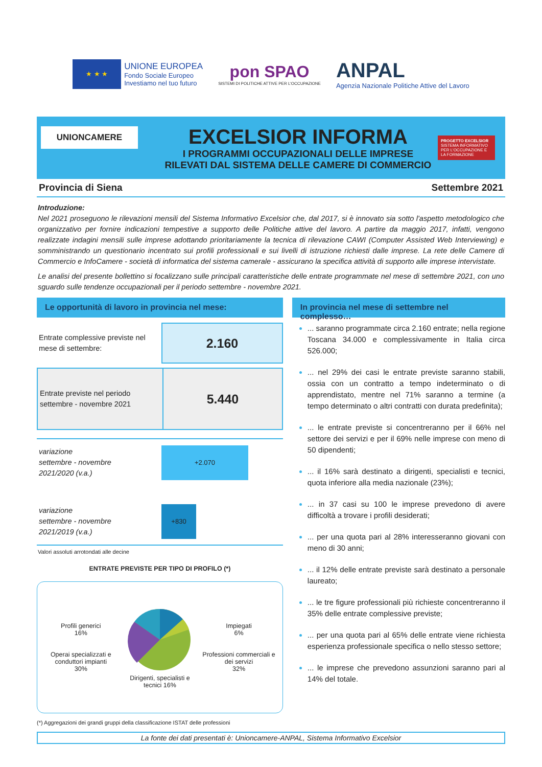★ ★ ★
UNIONE EUROPEA
Fondo Sociale Europeo
Investiamo nel tuo futuro
pon SPAO
SISTEMI DI POLITICHE ATTIVE PER L'OCCUPAZIONE
ANPAL
Agenzia Nazionale Politiche Attive del Lavoro
UNIONCAMERE
EXCELSIOR INFORMA
I PROGRAMMI OCCUPAZIONALI DELLE IMPRESE
RILEVATI DAL SISTEMA DELLE CAMERE DI COMMERCIO
PROGETTO EXCELSIOR
SISTEMA INFORMATIVO PER L'OCCUPAZIONE E LA FORMAZIONE
Provincia di Siena Settembre 2021
Introduzione:
Nel 2021 proseguono le rilevazioni mensili del Sistema Informativo Excelsior che, dal 2017, si è innovato sia sotto l'aspetto metodologico che organizzativo per fornire indicazioni tempestive a supporto delle Politiche attive del lavoro. A partire da maggio 2017, infatti, vengono realizzate indagini mensili sulle imprese adottando prioritariamente la tecnica di rilevazione CAWI (Computer Assisted Web Interviewing) e somministrando un questionario incentrato sui profili professionali e sui livelli di istruzione richiesti dalle imprese. La rete delle Camere di Commercio e InfoCamere - società di informatica del sistema camerale - assicurano la specifica attività di supporto alle imprese intervistate.
Le analisi del presente bollettino si focalizzano sulle principali caratteristiche delle entrate programmate nel mese di settembre 2021, con uno sguardo sulle tendenze occupazionali per il periodo settembre - novembre 2021.
Le opportunità di lavoro in provincia nel mese:
Entrate complessive previste nel mese di settembre:
2.160
Entrate previste nel periodo settembre - novembre 2021
5.440
variazione
settembre - novembre
2021/2020 (v.a.)
+2.070
variazione
settembre - novembre
2021/2019 (v.a.)
+830
Valori assoluti arrotondati alle decine
ENTRATE PREVISTE PER TIPO DI PROFILO (*)
Profili generici
16%
Operai specializzati e conduttori impianti
30%
Dirigenti, specialisti e tecnici 16%
Impiegati
6%
Professioni commerciali e dei servizi
32%
(*) Aggregazioni dei grandi gruppi della classificazione ISTAT delle professioni
In provincia nel mese di settembre nel complesso…
... saranno programmate circa 2.160 entrate; nella regione Toscana 34.000 e complessivamente in Italia circa 526.000;
... nel 29% dei casi le entrate previste saranno stabili, ossia con un contratto a tempo indeterminato o di apprendistato, mentre nel 71% saranno a termine (a tempo determinato o altri contratti con durata predefinita);
... le entrate previste si concentreranno per il 66% nel settore dei servizi e per il 69% nelle imprese con meno di 50 dipendenti;
... il 16% sarà destinato a dirigenti, specialisti e tecnici, quota inferiore alla media nazionale (23%);
... in 37 casi su 100 le imprese prevedono di avere difficoltà a trovare i profili desiderati;
... per una quota pari al 28% interesseranno giovani con meno di 30 anni;
... il 12% delle entrate previste sarà destinato a personale laureato;
... le tre figure professionali più richieste concentreranno il 35% delle entrate complessive previste;
... per una quota pari al 65% delle entrate viene richiesta esperienza professionale specifica o nello stesso settore;
... le imprese che prevedono assunzioni saranno pari al 14% del totale.
La fonte dei dati presentati è: Unioncamere-ANPAL, Sistema Informativo Excelsior